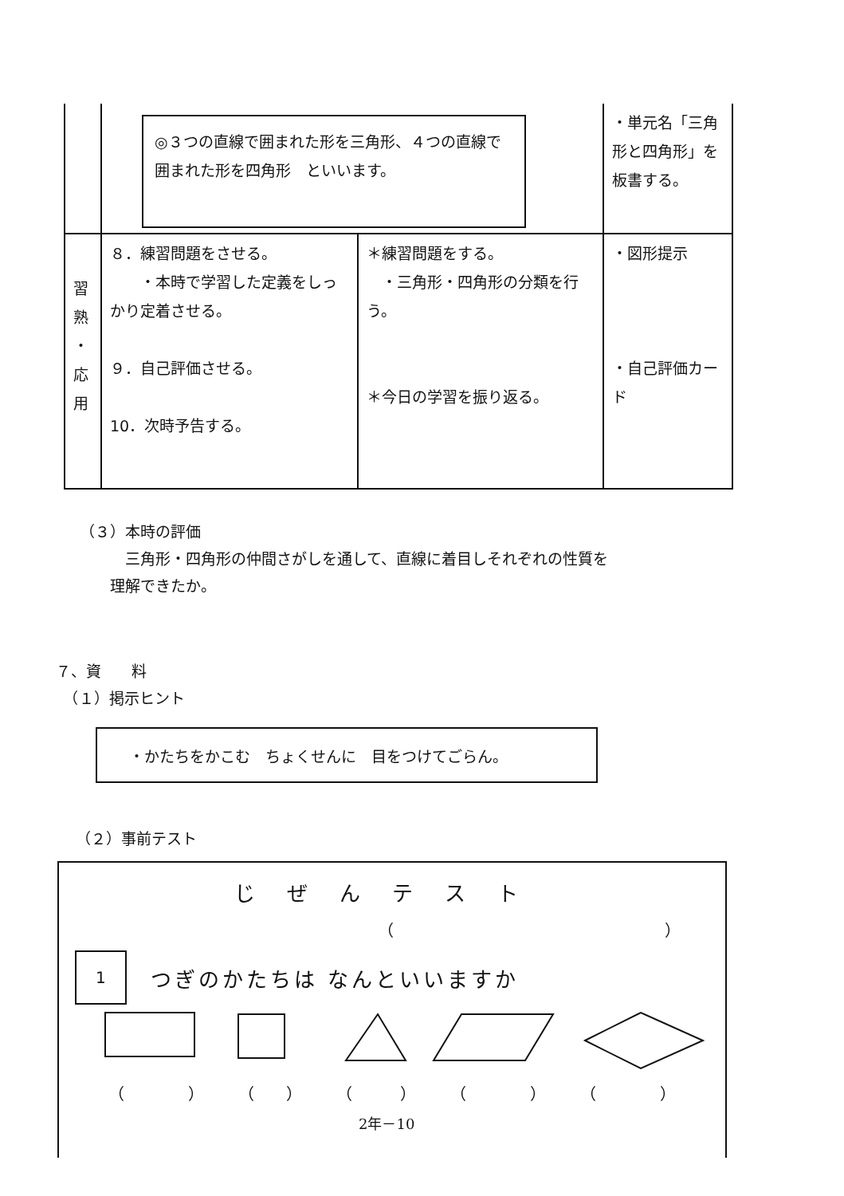| | ◎３つの直線で囲まれた形を三角形、４つの直線で囲まれた形を四角形 といいます。 | | ・単元名「三角形と四角形」を板書する。 |
| 習 熟 ・ 応 用 | ８．練習問題をさせる。 ・本時で学習した定義をしっかり定着させる。 ９．自己評価させる。 10．次時予告する。 | ＊練習問題をする。 ・三角形・四角形の分類を行う。 ＊今日の学習を振り返る。 | ・図形提示 ・自己評価カード |
（３）本時の評価
　　　三角形・四角形の仲間さがしを通して、直線に着目しそれぞれの性質を
　　理解できたか。
７、資　　料
　（１）掲示ヒント
・かたちをかこむ　ちょくせんに　目をつけてごらん。
（２）事前テスト
じぜんテスト
（　　　　　　　　　　　　　　　　　）
1 つぎのかたちは なんといいますか
（　　　　） （　　） （　　　） （　　　　） （　　　　）
2年－10